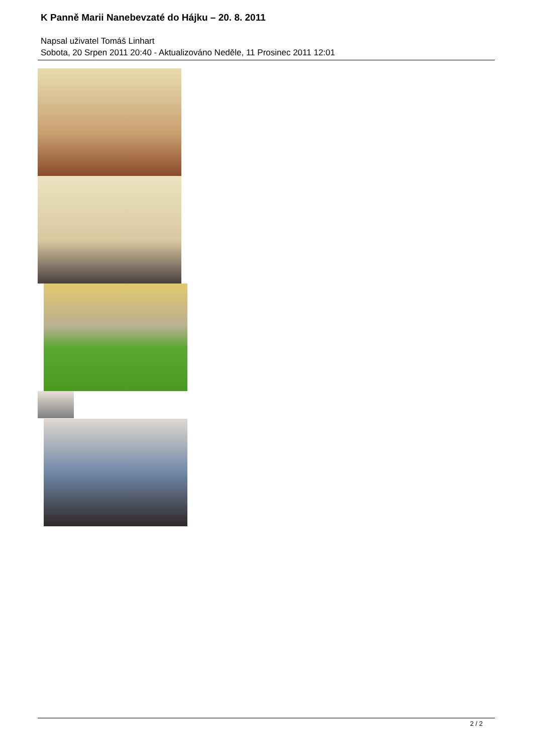K Panně Marii Nanebevzaté do Hájku – 20. 8. 2011
Napsal uživatel Tomáš Linhart
Sobota, 20 Srpen 2011 20:40 - Aktualizováno Neděle, 11 Prosinec 2011 12:01
2 / 2